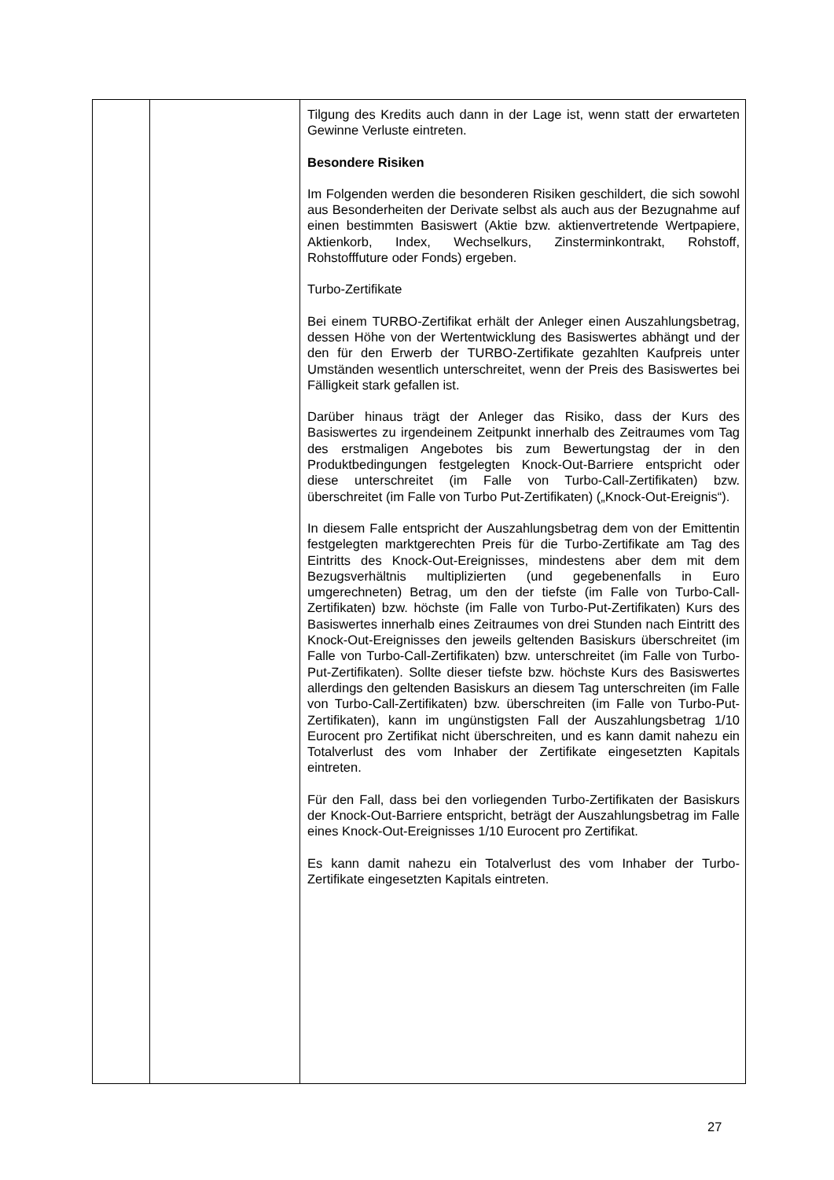| | | Tilgung des Kredits auch dann in der Lage ist, wenn statt der erwarteten Gewinne Verluste eintreten. Besondere Risiken Im Folgenden werden die besonderen Risiken geschildert, die sich sowohl aus Besonderheiten der Derivate selbst als auch aus der Bezugnahme auf einen bestimmten Basiswert (Aktie bzw. aktienvertretende Wertpapiere, Aktienkorb, Index, Wechselkurs, Zinsterminkontrakt, Rohstoff, Rohstofffuture oder Fonds) ergeben. Turbo-Zertifikate Bei einem TURBO-Zertifikat erhält der Anleger einen Auszahlungsbetrag, dessen Höhe von der Wertentwicklung des Basiswertes abhängt und der den für den Erwerb der TURBO-Zertifikate gezahlten Kaufpreis unter Umständen wesentlich unterschreitet, wenn der Preis des Basiswertes bei Fälligkeit stark gefallen ist. Darüber hinaus trägt der Anleger das Risiko, dass der Kurs des Basiswertes zu irgendeinem Zeitpunkt innerhalb des Zeitraumes vom Tag des erstmaligen Angebotes bis zum Bewertungstag der in den Produktbedingungen festgelegten Knock-Out-Barriere entspricht oder diese unterschreitet (im Falle von Turbo-Call-Zertifikaten) bzw. überschreitet (im Falle von Turbo Put-Zertifikaten) („Knock-Out-Ereignis“). In diesem Falle entspricht der Auszahlungsbetrag dem von der Emittentin festgelegten marktgerechten Preis für die Turbo-Zertifikate am Tag des Eintritts des Knock-Out-Ereignisses, mindestens aber dem mit dem Bezugsverhältnis multiplizierten (und gegebenenfalls in Euro umgerechneten) Betrag, um den der tiefste (im Falle von Turbo-Call-Zertifikaten) bzw. höchste (im Falle von Turbo-Put-Zertifikaten) Kurs des Basiswertes innerhalb eines Zeitraumes von drei Stunden nach Eintritt des Knock-Out-Ereignisses den jeweils geltenden Basiskurs überschreitet (im Falle von Turbo-Call-Zertifikaten) bzw. unterschreitet (im Falle von Turbo-Put-Zertifikaten). Sollte dieser tiefste bzw. höchste Kurs des Basiswertes allerdings den geltenden Basiskurs an diesem Tag unterschreiten (im Falle von Turbo-Call-Zertifikaten) bzw. überschreiten (im Falle von Turbo-Put-Zertifikaten), kann im ungünstigsten Fall der Auszahlungsbetrag 1/10 Eurocent pro Zertifikat nicht überschreiten, und es kann damit nahezu ein Totalverlust des vom Inhaber der Zertifikate eingesetzten Kapitals eintreten. Für den Fall, dass bei den vorliegenden Turbo-Zertifikaten der Basiskurs der Knock-Out-Barriere entspricht, beträgt der Auszahlungsbetrag im Falle eines Knock-Out-Ereignisses 1/10 Eurocent pro Zertifikat. Es kann damit nahezu ein Totalverlust des vom Inhaber der Turbo-Zertifikate eingesetzten Kapitals eintreten. |
27